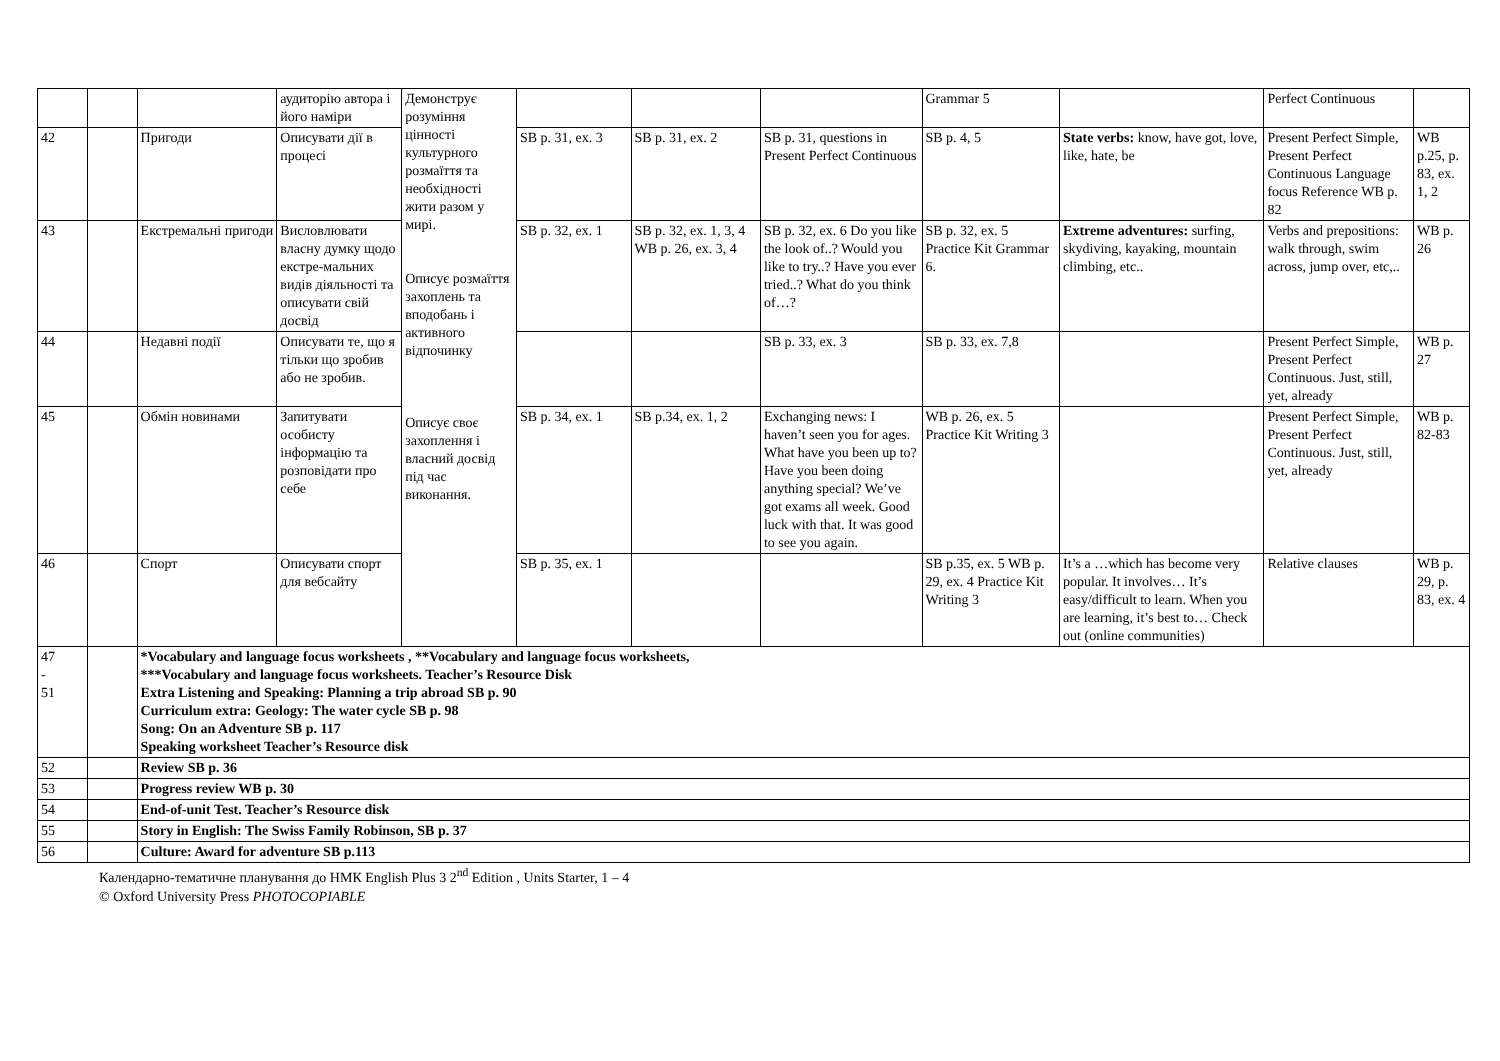| | | | аудиторію автора і його наміри | Демонструє розуміння цінності культурного розмаїття та необхідності жити разом у мирі. Описує розмаїття захоплень та вподобань і активного відпочинку Описує своє захоплення і власний досвід під час виконання. | | | | Grammar 5 | | Perfect Continuous | |
| 42 | | Пригоди | Описувати дії в процесі | | SB p. 31, ex. 3 | SB p. 31, ex. 2 | SB p. 31, questions in Present Perfect Continuous | SB p. 4, 5 | State verbs: know, have got, love, like, hate, be | Present Perfect Simple, Present Perfect Continuous Language focus Reference WB p. 82 | WB p.25, p. 83, ex. 1, 2 |
| 43 | | Екстремальні пригоди | Висловлювати власну думку щодо екстре-мальних видів діяльності та описувати свій досвід | | SB p. 32, ex. 1 | SB p. 32, ex. 1, 3, 4 WB p. 26, ex. 3, 4 | SB p. 32, ex. 6 Do you like the look of..? Would you like to try..? Have you ever tried..? What do you think of…? | SB p. 32, ex. 5 Practice Kit Grammar 6. | Extreme adventures: surfing, skydiving, kayaking, mountain climbing, etc.. | Verbs and prepositions: walk through, swim across, jump over, etc,.. | WB p. 26 |
| 44 | | Недавні події | Описувати те, що я тільки що зробив або не зробив. | | | | SB p. 33, ex. 3 | SB p. 33, ex. 7,8 | | Present Perfect Simple, Present Perfect Continuous. Just, still, yet, already | WB p. 27 |
| 45 | | Обмін новинами | Запитувати особисту інформацію та розповідати про себе | | SB p. 34, ex. 1 | SB p.34, ex. 1, 2 | Exchanging news: I haven’t seen you for ages. What have you been up to? Have you been doing anything special? We’ve got exams all week. Good luck with that. It was good to see you again. | WB p. 26, ex. 5 Practice Kit Writing 3 | | Present Perfect Simple, Present Perfect Continuous. Just, still, yet, already | WB p. 82-83 |
| 46 | | Спорт | Описувати спорт для вебсайту | | SB p. 35, ex. 1 | | | SB p.35, ex. 5 WB p. 29, ex. 4 Practice Kit Writing 3 | It’s a …which has become very popular. It involves… It’s easy/difficult to learn. When you are learning, it’s best to… Check out (online communities) | Relative clauses | WB p. 29, p. 83, ex. 4 |
| 47 - 51 | | *Vocabulary and language focus worksheets , **Vocabulary and language focus worksheets, ***Vocabulary and language focus worksheets. Teacher’s Resource Disk Extra Listening and Speaking: Planning a trip abroad SB p. 90 Curriculum extra: Geology: The water cycle SB p. 98 Song: On an Adventure SB p. 117 Speaking worksheet Teacher’s Resource disk | | | | | | | | | |
| 52 | | Review SB p. 36 | | | | | | | | | |
| 53 | | Progress review WB p. 30 | | | | | | | | | |
| 54 | | End-of-unit Test. Teacher’s Resource disk | | | | | | | | | |
| 55 | | Story in English: The Swiss Family Robinson, SB p. 37 | | | | | | | | | |
| 56 | | Culture: Award for adventure SB p.113 | | | | | | | | | |
Календарно-тематичне планування до НМК English Plus 3 2<sup>nd</sup> Edition , Units Starter, 1 – 4
© Oxford University Press PHOTOCOPIABLE